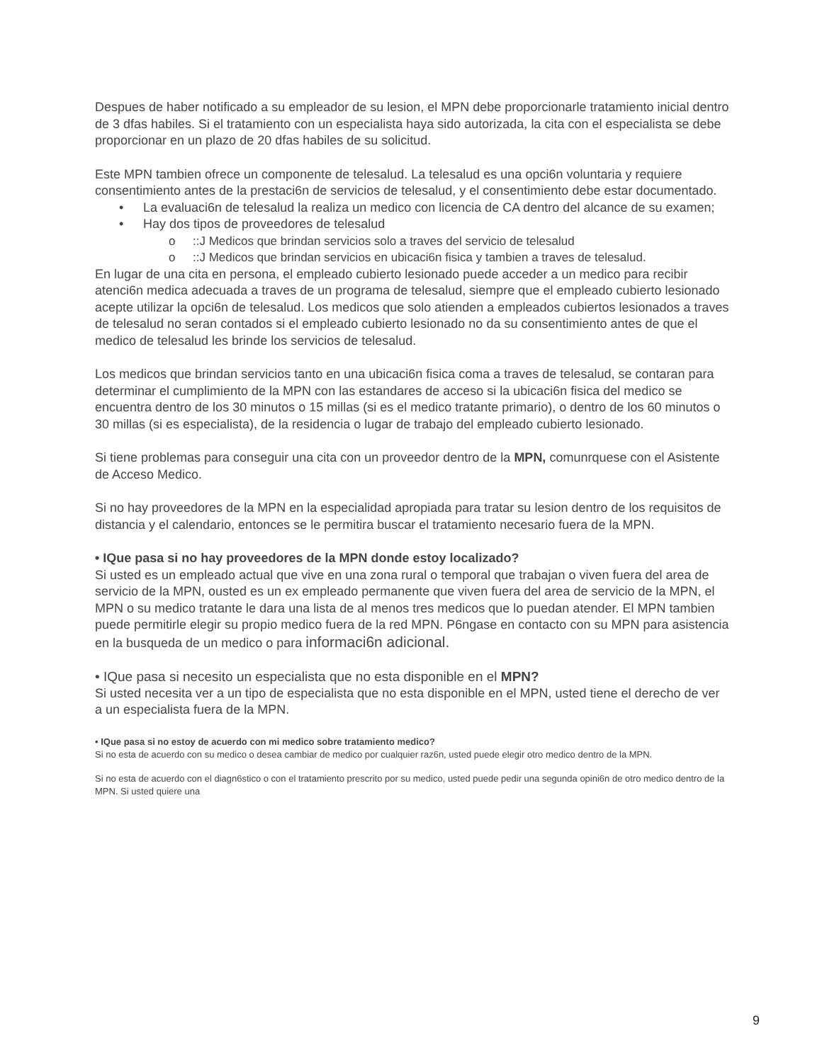Despues de haber notificado a su empleador de su lesion, el MPN debe proporcionarle tratamiento inicial dentro de 3 dfas habiles. Si el tratamiento con un especialista haya sido autorizada, la cita con el especialista se debe proporcionar en un plazo de 20 dfas habiles de su solicitud.
Este MPN tambien ofrece un componente de telesalud. La telesalud es una opci6n voluntaria y requiere consentimiento antes de la prestaci6n de servicios de telesalud, y el consentimiento debe estar documentado.
• La evaluaci6n de telesalud la realiza un medico con licencia de CA dentro del alcance de su examen;
• Hay dos tipos de proveedores de telesalud
o::J Medicos que brindan servicios solo a traves del servicio de telesalud
o::J Medicos que brindan servicios en ubicaci6n fisica y tambien a traves de telesalud.
En lugar de una cita en persona, el empleado cubierto lesionado puede acceder a un medico para recibir atenci6n medica adecuada a traves de un programa de telesalud, siempre que el empleado cubierto lesionado acepte utilizar la opci6n de telesalud. Los medicos que solo atienden a empleados cubiertos lesionados a traves de telesalud no seran contados si el empleado cubierto lesionado no da su consentimiento antes de que el medico de telesalud les brinde los servicios de telesalud.
Los medicos que brindan servicios tanto en una ubicaci6n fisica coma a traves de telesalud, se contaran para determinar el cumplimiento de la MPN con las estandares de acceso si la ubicaci6n fisica del medico se encuentra dentro de los 30 minutos o 15 millas (si es el medico tratante primario), o dentro de los 60 minutos o 30 millas (si es especialista), de la residencia o lugar de trabajo del empleado cubierto lesionado.
Si tiene problemas para conseguir una cita con un proveedor dentro de la MPN, comunrquese con el Asistente de Acceso Medico.
Si no hay proveedores de la MPN en la especialidad apropiada para tratar su lesion dentro de los requisitos de distancia y el calendario, entonces se le permitira buscar el tratamiento necesario fuera de la MPN.
• IQue pasa si no hay proveedores de la MPN donde estoy localizado?
Si usted es un empleado actual que vive en una zona rural o temporal que trabajan o viven fuera del area de servicio de la MPN, ousted es un ex empleado permanente que viven fuera del area de servicio de la MPN, el MPN o su medico tratante le dara una lista de al menos tres medicos que lo puedan atender. El MPN tambien puede permitirle elegir su propio medico fuera de la red MPN. P6ngase en contacto con su MPN para asistencia en la busqueda de un medico o para informaci6n adicional.
• IQue pasa si necesito un especialista que no esta disponible en el MPN?
Si usted necesita ver a un tipo de especialista que no esta disponible en el MPN, usted tiene el derecho de ver a un especialista fuera de la MPN.
• IQue pasa si no estoy de acuerdo con mi medico sobre tratamiento medico?
Si no esta de acuerdo con su medico o desea cambiar de medico por cualquier raz6n, usted puede elegir otro medico dentro de la MPN.
Si no esta de acuerdo con el diagn6stico o con el tratamiento prescrito por su medico, usted puede pedir una segunda opini6n de otro medico dentro de la MPN. Si usted quiere una
9